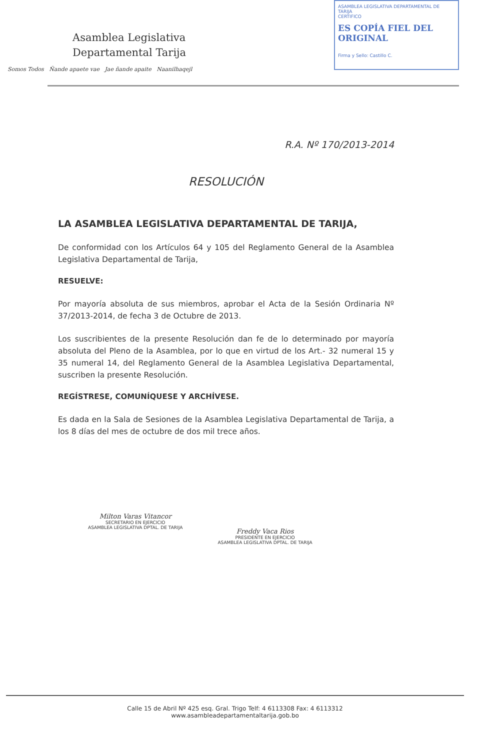Asamblea Legislativa
Departamental Tarija
Somos Todos Ñande apaete vae Jae ñande apaite Naanilhaqejl
ASAMBLEA LEGISLATIVA DEPARTAMENTAL DE TARIJA
CERTIFICO
ES COPÍA FIEL DEL ORIGINAL
Firma y Sello: Castillo C.
R.A. Nº 170/2013-2014
RESOLUCIÓN
LA ASAMBLEA LEGISLATIVA DEPARTAMENTAL DE TARIJA,
De conformidad con los Artículos 64 y 105 del Reglamento General de la Asamblea Legislativa Departamental de Tarija,
RESUELVE:
Por mayoría absoluta de sus miembros, aprobar el Acta de la Sesión Ordinaria Nº 37/2013-2014, de fecha 3 de Octubre de 2013.
Los suscribientes de la presente Resolución dan fe de lo determinado por mayoría absoluta del Pleno de la Asamblea, por lo que en virtud de los Art.- 32 numeral 15 y 35 numeral 14, del Reglamento General de la Asamblea Legislativa Departamental, suscriben la presente Resolución.
REGÍSTRESE, COMUNÍQUESE Y ARCHÍVESE.
Es dada en la Sala de Sesiones de la Asamblea Legislativa Departamental de Tarija, a los 8 días del mes de octubre de dos mil trece años.
Milton Varas Vitancor
SECRETARIO EN EJERCICIO
ASAMBLEA LEGISLATIVA DPTAL. DE TARIJA
Freddy Vaca Rios
PRESIDENTE EN EJERCICIO
ASAMBLEA LEGISLATIVA DPTAL. DE TARIJA
Calle 15 de Abril Nº 425 esq. Gral. Trigo Telf: 4 6113308 Fax: 4 6113312
www.asambleadepartamentaltarija.gob.bo